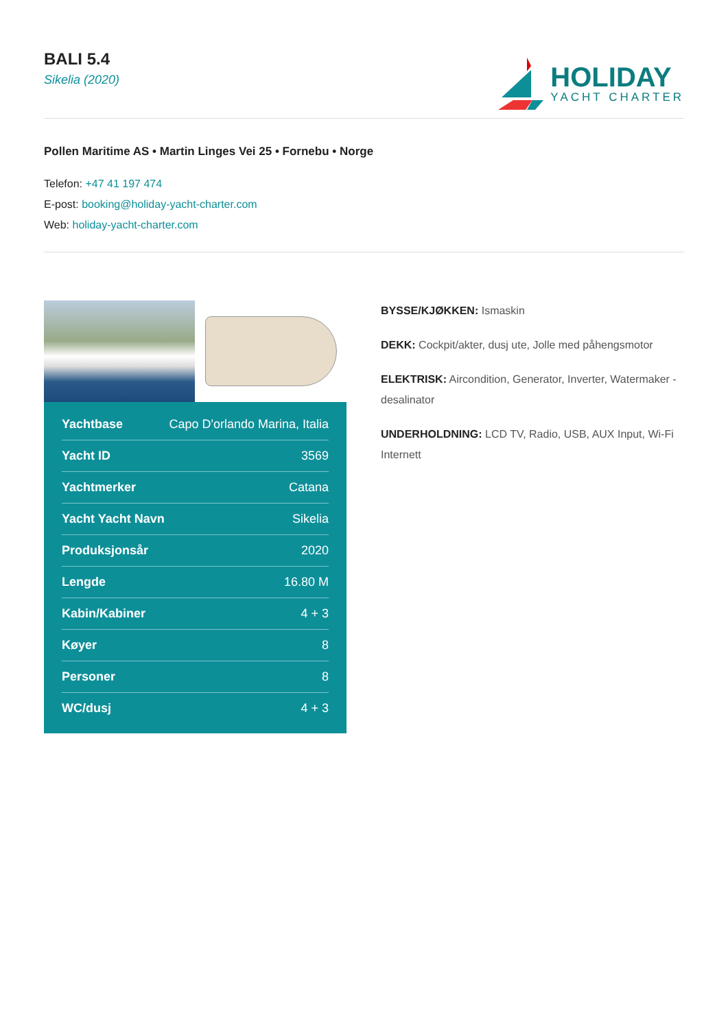BALI 5.4
Sikelia (2020)
HOLIDAY
YACHT CHARTER
Pollen Maritime AS • Martin Linges Vei 25 • Fornebu • Norge
Telefon: +47 41 197 474
E-post: booking@holiday-yacht-charter.com
Web: holiday-yacht-charter.com
| Yachtbase | Capo D'orlando Marina, Italia |
| Yacht ID | 3569 |
| Yachtmerker | Catana |
| Yacht Yacht Navn | Sikelia |
| Produksjonsår | 2020 |
| Lengde | 16.80 M |
| Kabin/Kabiner | 4 + 3 |
| Køyer | 8 |
| Personer | 8 |
| WC/dusj | 4 + 3 |
BYSSE/KJØKKEN: Ismaskin
DEKK: Cockpit/akter, dusj ute, Jolle med påhengsmotor
ELEKTRISK: Aircondition, Generator, Inverter, Watermaker - desalinator
UNDERHOLDNING: LCD TV, Radio, USB, AUX Input, Wi-Fi Internett